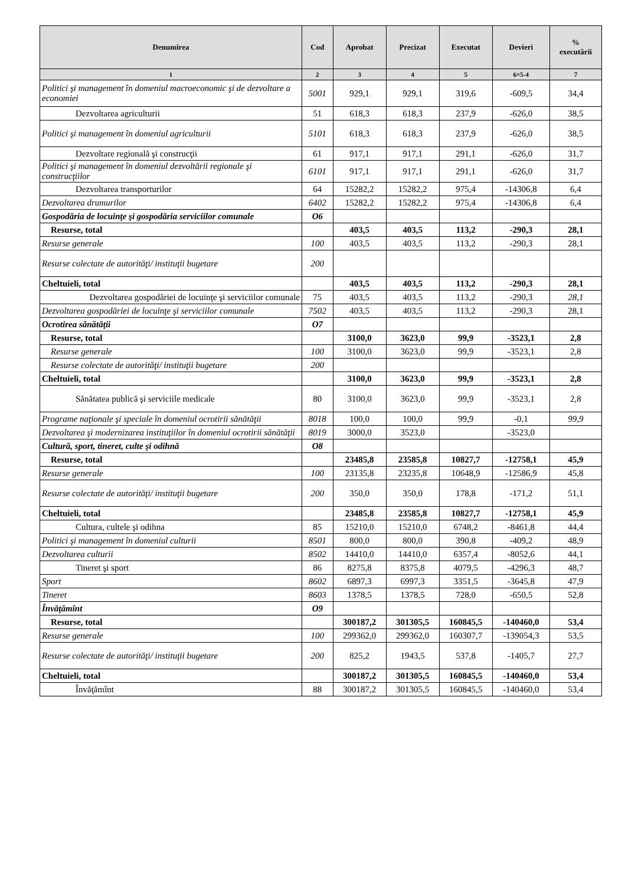| Denumirea | Cod | Aprobat | Precizat | Executat | Devieri | % executării |
| --- | --- | --- | --- | --- | --- | --- |
| 1 | 2 | 3 | 4 | 5 | 6=5-4 | 7 |
| Politici şi management în domeniul macroeconomic şi de dezvoltare a economiei | 5001 | 929,1 | 929,1 | 319,6 | -609,5 | 34,4 |
| Dezvoltarea agriculturii | 51 | 618,3 | 618,3 | 237,9 | -626,0 | 38,5 |
| Politici şi management în domeniul agriculturii | 5101 | 618,3 | 618,3 | 237,9 | -626,0 | 38,5 |
| Dezvoltare regională şi construcţii | 61 | 917,1 | 917,1 | 291,1 | -626,0 | 31,7 |
| Politici şi management în domeniul dezvoltării regionale şi construcţiilor | 6101 | 917,1 | 917,1 | 291,1 | -626,0 | 31,7 |
| Dezvoltarea transporturilor | 64 | 15282,2 | 15282,2 | 975,4 | -14306,8 | 6,4 |
| Dezvoltarea drumurilor | 6402 | 15282,2 | 15282,2 | 975,4 | -14306,8 | 6,4 |
| Gospodăria de locuinţe şi gospodăria serviciilor comunale | O6 | | | | | |
| Resurse, total | | 403,5 | 403,5 | 113,2 | -290,3 | 28,1 |
| Resurse generale | 100 | 403,5 | 403,5 | 113,2 | -290,3 | 28,1 |
| Resurse colectate de autorităţi/ instituţii bugetare | 200 | | | | | |
| Cheltuieli, total | | 403,5 | 403,5 | 113,2 | -290,3 | 28,1 |
| Dezvoltarea gospodăriei de locuinţe şi serviciilor comunale | 75 | 403,5 | 403,5 | 113,2 | -290,3 | 28,1 |
| Dezvoltarea gospodăriei de locuinţe şi serviciilor comunale | 7502 | 403,5 | 403,5 | 113,2 | -290,3 | 28,1 |
| Ocrotirea sănătăţii | O7 | | | | | |
| Resurse, total | | 3100,0 | 3623,0 | 99,9 | -3523,1 | 2,8 |
| Resurse generale | 100 | 3100,0 | 3623,0 | 99,9 | -3523,1 | 2,8 |
| Resurse colectate de autorităţi/ instituţii bugetare | 200 | | | | | |
| Cheltuieli, total | | 3100,0 | 3623,0 | 99,9 | -3523,1 | 2,8 |
| Sănătatea publică şi serviciile medicale | 80 | 3100,0 | 3623,0 | 99,9 | -3523,1 | 2,8 |
| Programe naţionale şi speciale în domeniul ocrotirii sănătăţii | 8018 | 100,0 | 100,0 | 99,9 | -0,1 | 99,9 |
| Dezvoltarea şi modernizarea instituţiilor în domeniul ocrotirii sănătăţii | 8019 | 3000,0 | 3523,0 | | -3523,0 | |
| Cultură, sport, tineret, culte şi odihnă | O8 | | | | | |
| Resurse, total | | 23485,8 | 23585,8 | 10827,7 | -12758,1 | 45,9 |
| Resurse generale | 100 | 23135,8 | 23235,8 | 10648,9 | -12586,9 | 45,8 |
| Resurse colectate de autorităţi/ instituţii bugetare | 200 | 350,0 | 350,0 | 178,8 | -171,2 | 51,1 |
| Cheltuieli, total | | 23485,8 | 23585,8 | 10827,7 | -12758,1 | 45,9 |
| Cultura, cultele şi odihna | 85 | 15210,0 | 15210,0 | 6748,2 | -8461,8 | 44,4 |
| Politici şi management în domeniul culturii | 8501 | 800,0 | 800,0 | 390,8 | -409,2 | 48,9 |
| Dezvoltarea culturii | 8502 | 14410,0 | 14410,0 | 6357,4 | -8052,6 | 44,1 |
| Tineret şi sport | 86 | 8275,8 | 8375,8 | 4079,5 | -4296,3 | 48,7 |
| Sport | 8602 | 6897,3 | 6997,3 | 3351,5 | -3645,8 | 47,9 |
| Tineret | 8603 | 1378,5 | 1378,5 | 728,0 | -650,5 | 52,8 |
| Învăţămînt | O9 | | | | | |
| Resurse, total | | 300187,2 | 301305,5 | 160845,5 | -140460,0 | 53,4 |
| Resurse generale | 100 | 299362,0 | 299362,0 | 160307,7 | -139054,3 | 53,5 |
| Resurse colectate de autorităţi/ instituţii bugetare | 200 | 825,2 | 1943,5 | 537,8 | -1405,7 | 27,7 |
| Cheltuieli, total | | 300187,2 | 301305,5 | 160845,5 | -140460,0 | 53,4 |
| Învăţămînt | 88 | 300187,2 | 301305,5 | 160845,5 | -140460,0 | 53,4 |